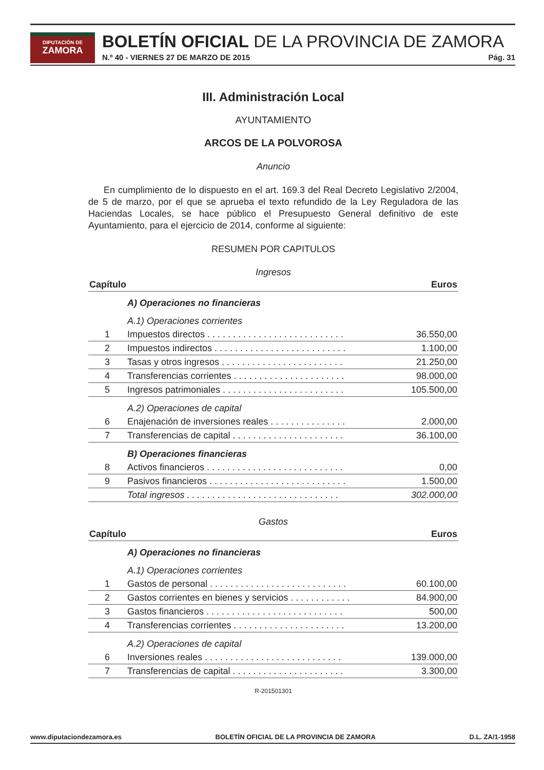DIPUTACIÓN DE
ZAMORA
BOLETÍN OFICIAL DE LA PROVINCIA DE ZAMORA
N.º 40 - VIERNES 27 DE MARZO DE 2015 Pág. 31
III. Administración Local
AYUNTAMIENTO
ARCOS DE LA POLVOROSA
Anuncio
En cumplimiento de lo dispuesto en el art. 169.3 del Real Decreto Legislativo 2/2004, de 5 de marzo, por el que se aprueba el texto refundido de la Ley Reguladora de las Haciendas Locales, se hace público el Presupuesto General definitivo de este Ayuntamiento, para el ejercicio de 2014, conforme al siguiente:
RESUMEN POR CAPITULOS
Ingresos
| Capítulo | | Euros |
| --- | --- | --- |
| | A) Operaciones no financieras | |
| | A.1) Operaciones corrientes | |
| 1 | Impuestos directos . . . . . . . . . . . . . . . . . . . . . . . . . . . | 36.550,00 |
| 2 | Impuestos indirectos . . . . . . . . . . . . . . . . . . . . . . . . . . | 1.100,00 |
| 3 | Tasas y otros ingresos . . . . . . . . . . . . . . . . . . . . . . . . | 21.250,00 |
| 4 | Transferencias corrientes . . . . . . . . . . . . . . . . . . . . . . | 98.000,00 |
| 5 | Ingresos patrimoniales . . . . . . . . . . . . . . . . . . . . . . . . | 105.500,00 |
| | A.2) Operaciones de capital | |
| 6 | Enajenación de inversiones reales . . . . . . . . . . . . . . . | 2.000,00 |
| 7 | Transferencias de capital . . . . . . . . . . . . . . . . . . . . . . | 36.100,00 |
| | B) Operaciones financieras | |
| 8 | Activos financieros . . . . . . . . . . . . . . . . . . . . . . . . . . . | 0,00 |
| 9 | Pasivos financieros . . . . . . . . . . . . . . . . . . . . . . . . . . . | 1.500,00 |
| | Total ingresos . . . . . . . . . . . . . . . . . . . . . . . . . . . . . . | 302.000,00 |
Gastos
| Capítulo | | Euros |
| --- | --- | --- |
| | A) Operaciones no financieras | |
| | A.1) Operaciones corrientes | |
| 1 | Gastos de personal . . . . . . . . . . . . . . . . . . . . . . . . . . . | 60.100,00 |
| 2 | Gastos corrientes en bienes y servicios . . . . . . . . . . . . | 84.900,00 |
| 3 | Gastos financieros . . . . . . . . . . . . . . . . . . . . . . . . . . . | 500,00 |
| 4 | Transferencias corrientes . . . . . . . . . . . . . . . . . . . . . . | 13.200,00 |
| | A.2) Operaciones de capital | |
| 6 | Inversiones reales . . . . . . . . . . . . . . . . . . . . . . . . . . . | 139.000,00 |
| 7 | Transferencias de capital . . . . . . . . . . . . . . . . . . . . . . | 3.300,00 |
R-201501301
www.diputaciondezamora.es BOLETÍN OFICIAL DE LA PROVINCIA DE ZAMORA D.L. ZA/1-1958